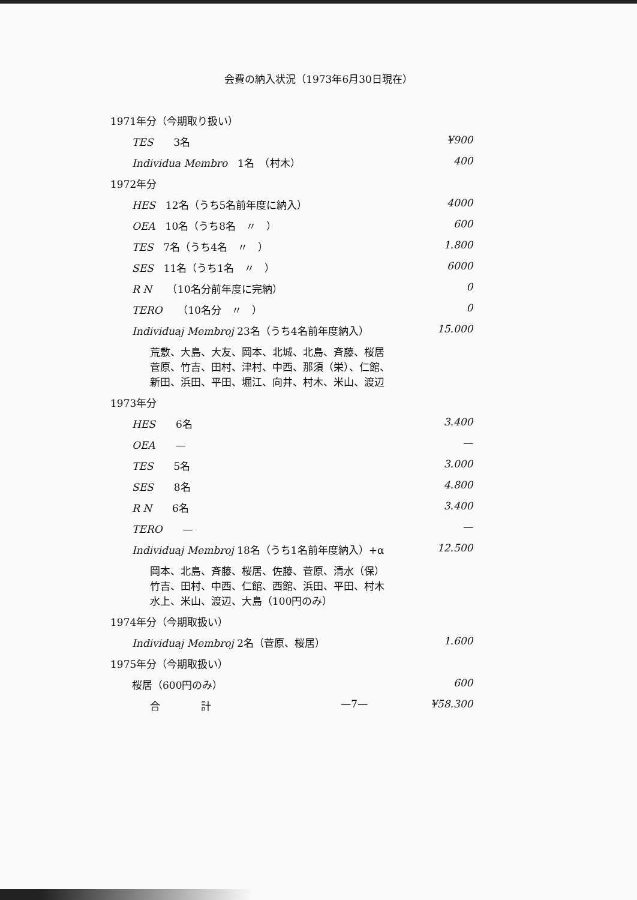会費の納入状況（1973年6月30日現在）
| 1971年分（今期取り扱い） | | |
| TES 3名 | | ¥900 |
| Individua Membro 1名 （村木） | | 400 |
| 1972年分 | | |
| HES 12名（うち5名前年度に納入） | | 4000 |
| OEA 10名（うち8名 〃 ） | | 600 |
| TES 7名（うち4名 〃 ） | | 1.800 |
| SES 11名（うち1名 〃 ） | | 6000 |
| R N （10名分前年度に完納） | | 0 |
| TERO （10名分 〃 ） | | 0 |
| Individuaj Membroj 23名（うち4名前年度納入） | | 15.000 |
| 荒敷、大島、大友、岡本、北城、北島、斉藤、桜居 菅原、竹吉、田村、津村、中西、那須（栄）、仁館、 新田、浜田、平田、堀江、向井、村木、米山、渡辺 | | |
| 1973年分 | | |
| HES 6名 | | 3.400 |
| OEA — | | — |
| TES 5名 | | 3.000 |
| SES 8名 | | 4.800 |
| R N 6名 | | 3.400 |
| TERO — | | — |
| Individuaj Membroj 18名（うち1名前年度納入）+α | | 12.500 |
| 岡本、北島、斉藤、桜居、佐藤、菅原、清水（保） 竹吉、田村、中西、仁館、西館、浜田、平田、村木 水上、米山、渡辺、大島（100円のみ） | | |
| 1974年分（今期取扱い） | | |
| Individuaj Membroj 2名（菅原、桜居） | | 1.600 |
| 1975年分（今期取扱い） | | |
| 桜居（600円のみ） | | 600 |
| 合 計 | —7— | ¥58.300 |